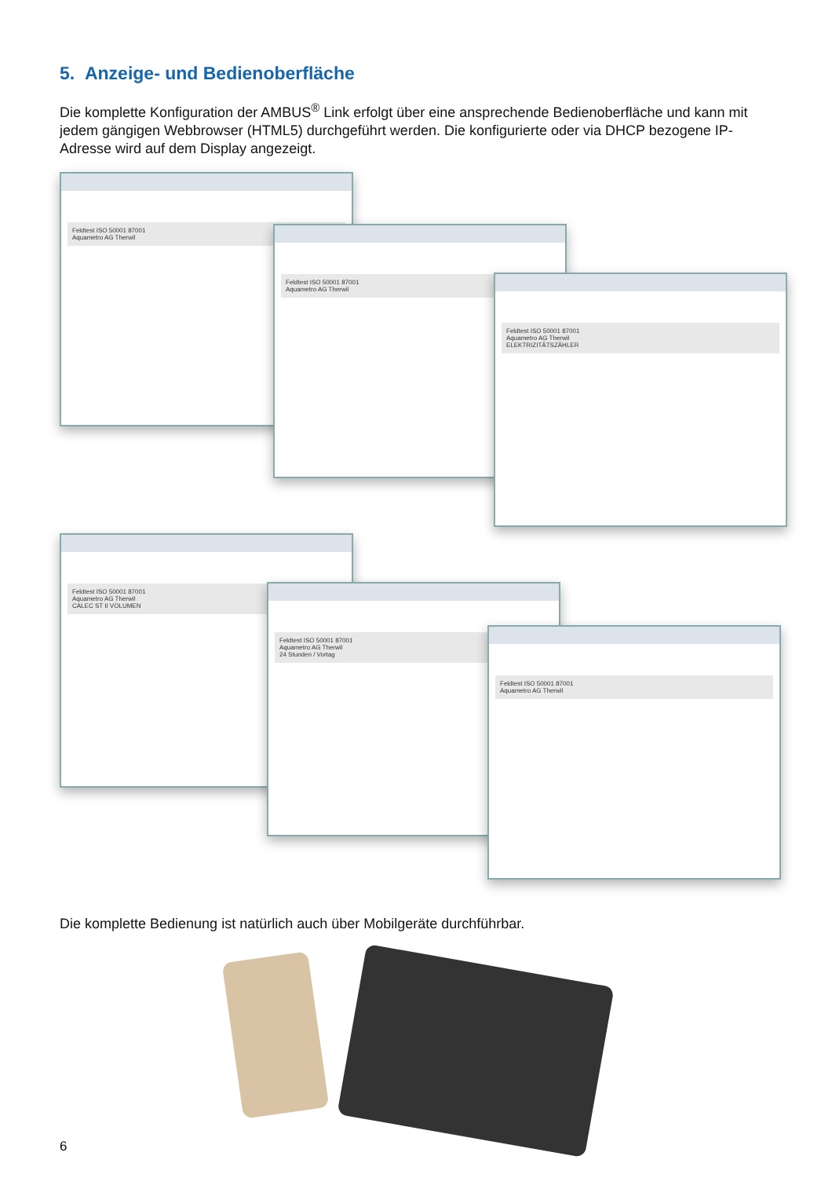5. Anzeige- und Bedienoberfläche
Die komplette Konfiguration der AMBUS<sup>®</sup> Link erfolgt über eine ansprechende Bedienoberfläche und kann mit jedem gängigen Webbrowser (HTML5) durchgeführt werden. Die konfigurierte oder via DHCP bezogene IP-Adresse wird auf dem Display angezeigt.
Feldtest ISO 50001 87001
Aquametro AG Therwil
Feldtest ISO 50001 87001
Aquametro AG Therwil
Feldtest ISO 50001 87001
Aquametro AG Therwil
ELEKTRIZITÄTSZÄHLER
Feldtest ISO 50001 87001
Aquametro AG Therwil
CALEC ST II VOLUMEN
Feldtest ISO 50001 87001
Aquametro AG Therwil
24 Stunden / Vortag
Feldtest ISO 50001 87001
Aquametro AG Therwil
Die komplette Bedienung ist natürlich auch über Mobilgeräte durchführbar.
6